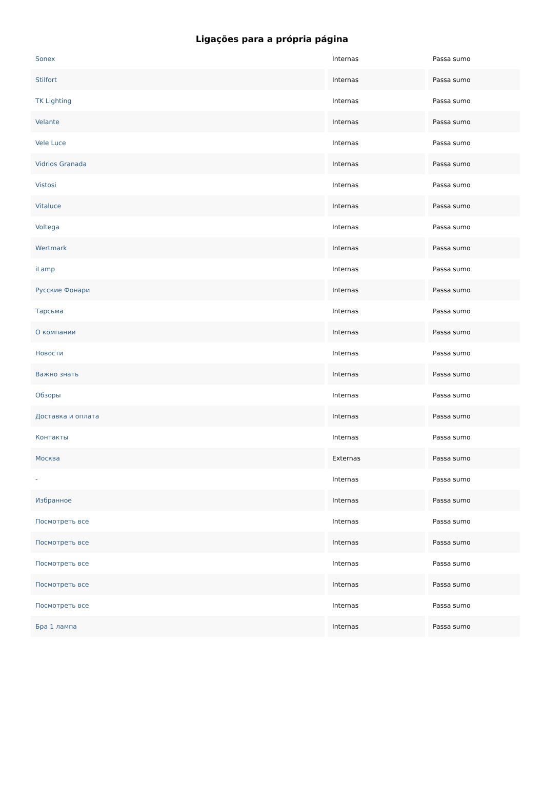Ligações para a própria página
| Sonex | Internas | Passa sumo |
| Stilfort | Internas | Passa sumo |
| TK Lighting | Internas | Passa sumo |
| Velante | Internas | Passa sumo |
| Vele Luce | Internas | Passa sumo |
| Vidrios Granada | Internas | Passa sumo |
| Vistosi | Internas | Passa sumo |
| Vitaluce | Internas | Passa sumo |
| Voltega | Internas | Passa sumo |
| Wertmark | Internas | Passa sumo |
| iLamp | Internas | Passa sumo |
| Русские Фонари | Internas | Passa sumo |
| Тарсьма | Internas | Passa sumo |
| О компании | Internas | Passa sumo |
| Новости | Internas | Passa sumo |
| Важно знать | Internas | Passa sumo |
| Обзоры | Internas | Passa sumo |
| Доставка и оплата | Internas | Passa sumo |
| Контакты | Internas | Passa sumo |
| Москва | Externas | Passa sumo |
| - | Internas | Passa sumo |
| Избранное | Internas | Passa sumo |
| Посмотреть все | Internas | Passa sumo |
| Посмотреть все | Internas | Passa sumo |
| Посмотреть все | Internas | Passa sumo |
| Посмотреть все | Internas | Passa sumo |
| Посмотреть все | Internas | Passa sumo |
| Бра 1 лампа | Internas | Passa sumo |